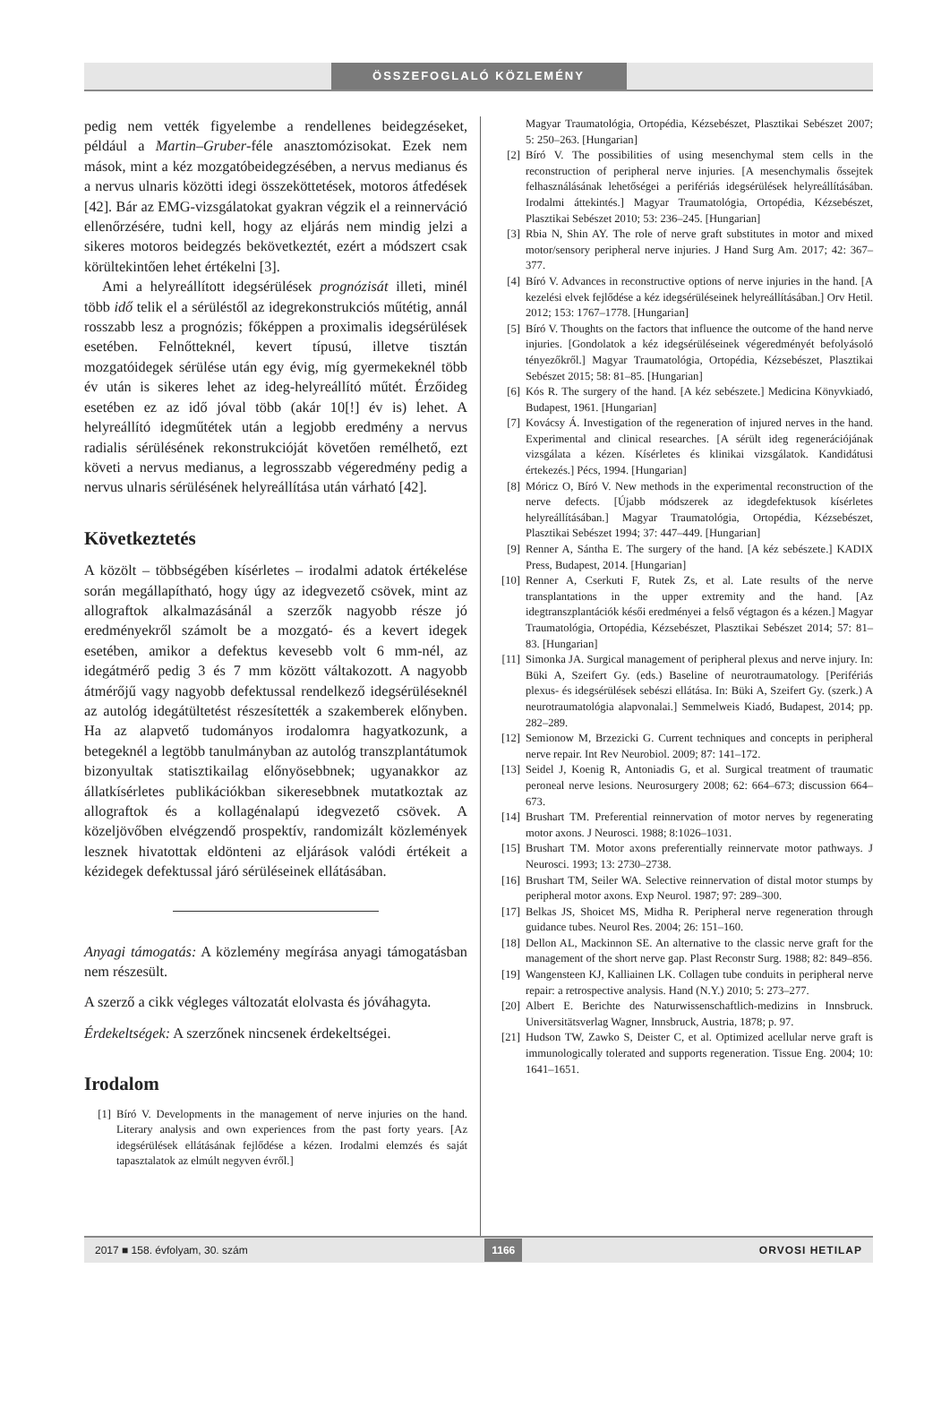ÖSSZEFOGLALÓ KÖZLEMÉNY
pedig nem vették figyelembe a rendellenes beidegzéseket, például a Martin–Gruber-féle anasztomózisokat. Ezek nem mások, mint a kéz mozgatóbeidegzésében, a nervus medianus és a nervus ulnaris közötti idegi összeköttetések, motoros átfedések [42]. Bár az EMG-vizsgálatokat gyakran végzik el a reinnerváció ellenőrzésére, tudni kell, hogy az eljárás nem mindig jelzi a sikeres motoros beidegzés bekövetkeztét, ezért a módszert csak körültekintően lehet értékelni [3].
Ami a helyreállított idegsérülések prognózisát illeti, minél több idő telik el a sérüléstől az idegrekonstrukciós műtétig, annál rosszabb lesz a prognózis; főképpen a proximalis idegsérülések esetében. Felnőtteknél, kevert típusú, illetve tisztán mozgatóidegek sérülése után egy évig, míg gyermekeknél több év után is sikeres lehet az ideg-helyreállító műtét. Érzőideg esetében ez az idő jóval több (akár 10[!] év is) lehet. A helyreállító idegműtétek után a legjobb eredmény a nervus radialis sérülésének rekonstrukcióját követően remélhető, ezt követi a nervus medianus, a legrosszabb végeredmény pedig a nervus ulnaris sérülésének helyreállítása után várható [42].
Következtetés
A közölt – többségében kísérletes – irodalmi adatok értékelése során megállapítható, hogy úgy az idegvezető csövek, mint az allograftok alkalmazásánál a szerzők nagyobb része jó eredményekről számolt be a mozgató- és a kevert idegek esetében, amikor a defektus kevesebb volt 6 mm-nél, az idegátmérő pedig 3 és 7 mm között váltakozott. A nagyobb átmérőjű vagy nagyobb defektussal rendelkező idegsérüléseknél az autológ idegátültetést részesítették a szakemberek előnyben. Ha az alapvető tudományos irodalomra hagyatkozunk, a betegeknél a legtöbb tanulmányban az autológ transzplantátumok bizonyultak statisztikailag előnyösebbnek; ugyanakkor az állatkísérletes publikációkban sikeresebbnek mutatkoztak az allograftok és a kollagénalapú idegvezető csövek. A közeljövőben elvégzendő prospektív, randomizált közlemények lesznek hivatottak eldönteni az eljárások valódi értékeit a kézidegek defektussal járó sérüléseinek ellátásában.
Anyagi támogatás: A közlemény megírása anyagi támogatásban nem részesült.
A szerző a cikk végleges változatát elolvasta és jóváhagyta.
Érdekeltségek: A szerzőnek nincsenek érdekeltségei.
Irodalom
[1] Bíró V. Developments in the management of nerve injuries on the hand. Literary analysis and own experiences from the past forty years. [Az idegsérülések ellátásának fejlődése a kézen. Irodalmi elemzés és saját tapasztalatok az elmúlt negyven évről.]
Magyar Traumatológia, Ortopédia, Kézsebészet, Plasztikai Sebészet 2007; 5: 250–263. [Hungarian]
[2] Bíró V. The possibilities of using mesenchymal stem cells in the reconstruction of peripheral nerve injuries. [A mesenchymalis őssejtek felhasználásának lehetőségei a perifériás idegsérülések helyreállításában. Irodalmi áttekintés.] Magyar Traumatológia, Ortopédia, Kézsebészet, Plasztikai Sebészet 2010; 53: 236–245. [Hungarian]
[3] Rbia N, Shin AY. The role of nerve graft substitutes in motor and mixed motor/sensory peripheral nerve injuries. J Hand Surg Am. 2017; 42: 367–377.
[4] Bíró V. Advances in reconstructive options of nerve injuries in the hand. [A kezelési elvek fejlődése a kéz idegsérüléseinek helyreállításában.] Orv Hetil. 2012; 153: 1767–1778. [Hungarian]
[5] Bíró V. Thoughts on the factors that influence the outcome of the hand nerve injuries. [Gondolatok a kéz idegsérüléseinek végeredményét befolyásoló tényezőkről.] Magyar Traumatológia, Ortopédia, Kézsebészet, Plasztikai Sebészet 2015; 58: 81–85. [Hungarian]
[6] Kós R. The surgery of the hand. [A kéz sebészete.] Medicina Könyvkiadó, Budapest, 1961. [Hungarian]
[7] Kovácsy Á. Investigation of the regeneration of injured nerves in the hand. Experimental and clinical researches. [A sérült ideg regenerációjának vizsgálata a kézen. Kísérletes és klinikai vizsgálatok. Kandidátusi értekezés.] Pécs, 1994. [Hungarian]
[8] Móricz O, Bíró V. New methods in the experimental reconstruction of the nerve defects. [Újabb módszerek az idegdefektusok kísérletes helyreállításában.] Magyar Traumatológia, Ortopédia, Kézsebészet, Plasztikai Sebészet 1994; 37: 447–449. [Hungarian]
[9] Renner A, Sántha E. The surgery of the hand. [A kéz sebészete.] KADIX Press, Budapest, 2014. [Hungarian]
[10]
Renner A, Cserkuti F, Rutek Zs, et al. Late results of the nerve transplantations in the upper extremity and the hand. [Az idegtranszplantációk késői eredményei a felső végtagon és a kézen.] Magyar Traumatológia, Ortopédia, Kézsebészet, Plasztikai Sebészet 2014; 57: 81–83. [Hungarian]
[11]
Simonka JA. Surgical management of peripheral plexus and nerve injury. In: Büki A, Szeifert Gy. (eds.) Baseline of neurotraumatology. [Perifériás plexus- és idegsérülések sebészi ellátása. In: Büki A, Szeifert Gy. (szerk.) A neurotraumatológia alapvonalai.] Semmelweis Kiadó, Budapest, 2014; pp. 282–289.
[12]
Semionow M, Brzezicki G. Current techniques and concepts in peripheral nerve repair. Int Rev Neurobiol. 2009; 87: 141–172.
[13]
Seidel J, Koenig R, Antoniadis G, et al. Surgical treatment of traumatic peroneal nerve lesions. Neurosurgery 2008; 62: 664–673; discussion 664–673.
[14]
Brushart TM. Preferential reinnervation of motor nerves by regenerating motor axons. J Neurosci. 1988; 8:1026–1031.
[15]
Brushart TM. Motor axons preferentially reinnervate motor pathways. J Neurosci. 1993; 13: 2730–2738.
[16]
Brushart TM, Seiler WA. Selective reinnervation of distal motor stumps by peripheral motor axons. Exp Neurol. 1987; 97: 289–300.
[17]
Belkas JS, Shoicet MS, Midha R. Peripheral nerve regeneration through guidance tubes. Neurol Res. 2004; 26: 151–160.
[18]
Dellon AL, Mackinnon SE. An alternative to the classic nerve graft for the management of the short nerve gap. Plast Reconstr Surg. 1988; 82: 849–856.
[19]
Wangensteen KJ, Kalliainen LK. Collagen tube conduits in peripheral nerve repair: a retrospective analysis. Hand (N.Y.) 2010; 5: 273–277.
[20]
Albert E. Berichte des Naturwissenschaftlich-medizins in Innsbruck. Universitätsverlag Wagner, Innsbruck, Austria, 1878; p. 97.
[21]
Hudson TW, Zawko S, Deister C, et al. Optimized acellular nerve graft is immunologically tolerated and supports regeneration. Tissue Eng. 2004; 10: 1641–1651.
2017 ■ 158. évfolyam, 30. szám
1166
ORVOSI HETILAP